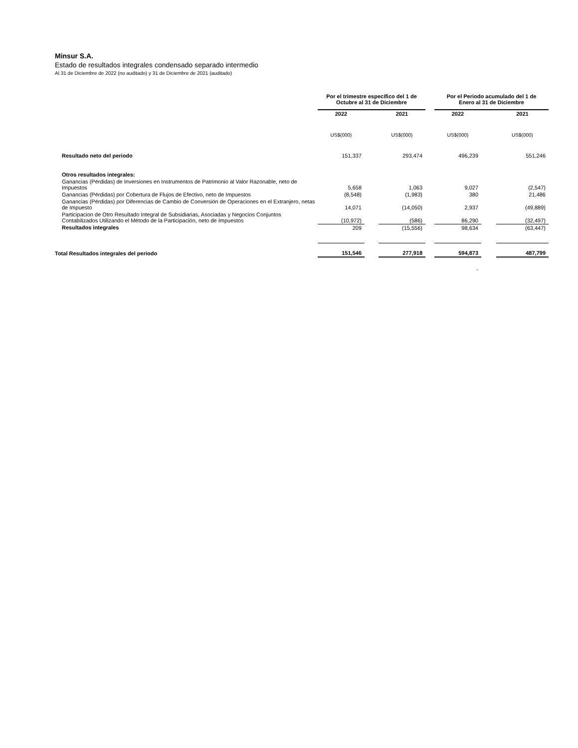Minsur S.A.
Estado de resultados integrales condensado separado intermedio
Al 31 de Diciembre de 2022 (no auditado) y 31 de Diciembre de 2021 (auditado)
| | Por el trimestre específico del 1 de Octubre al 31 de Diciembre | | | | Por el Periodo acumulado del 1 de Enero al 31 de Diciembre | | |
| --- | --- | --- | --- | --- | --- | --- | --- |
| | 2022 | | 2021 | | 2022 | | 2021 |
| | US$(000) | | US$(000) | | US$(000) | | US$(000) |
| Resultado neto del periodo | 151,337 | | 293,474 | | 496,239 | | 551,246 |
| Otros resultados integrales: | | | | | | | |
| Ganancias (Pérdidas) de Inversiones en Instrumentos de Patrimonio al Valor Razonable, neto de Impuestos | 5,658 | | 1,063 | | 9,027 | | (2,547) |
| Ganancias (Pérdidas) por Cobertura de Flujos de Efectivo, neto de Impuestos | (8,548) | | (1,983) | | 380 | | 21,486 |
| Ganancias (Pérdidas) por Diferencias de Cambio de Conversión de Operaciones en el Extranjero, netas de Impuesto | 14,071 | | (14,050) | | 2,937 | | (49,889) |
| Participacion de Otro Resultado Integral de Subsidiarias, Asociadas y Negocios Conjuntos Contabilizados Utilizando el Método de la Participación, neto de Impuestos | (10,972) | | (586) | | 86,290 | | (32,497) |
| Resultados integrales | 209 | | (15,556) | | 98,634 | | (63,447) |
| Total Resultados integrales del periodo | 151,546 | | 277,918 | | 594,873 | | 487,799 |
| | | | | | - | | |